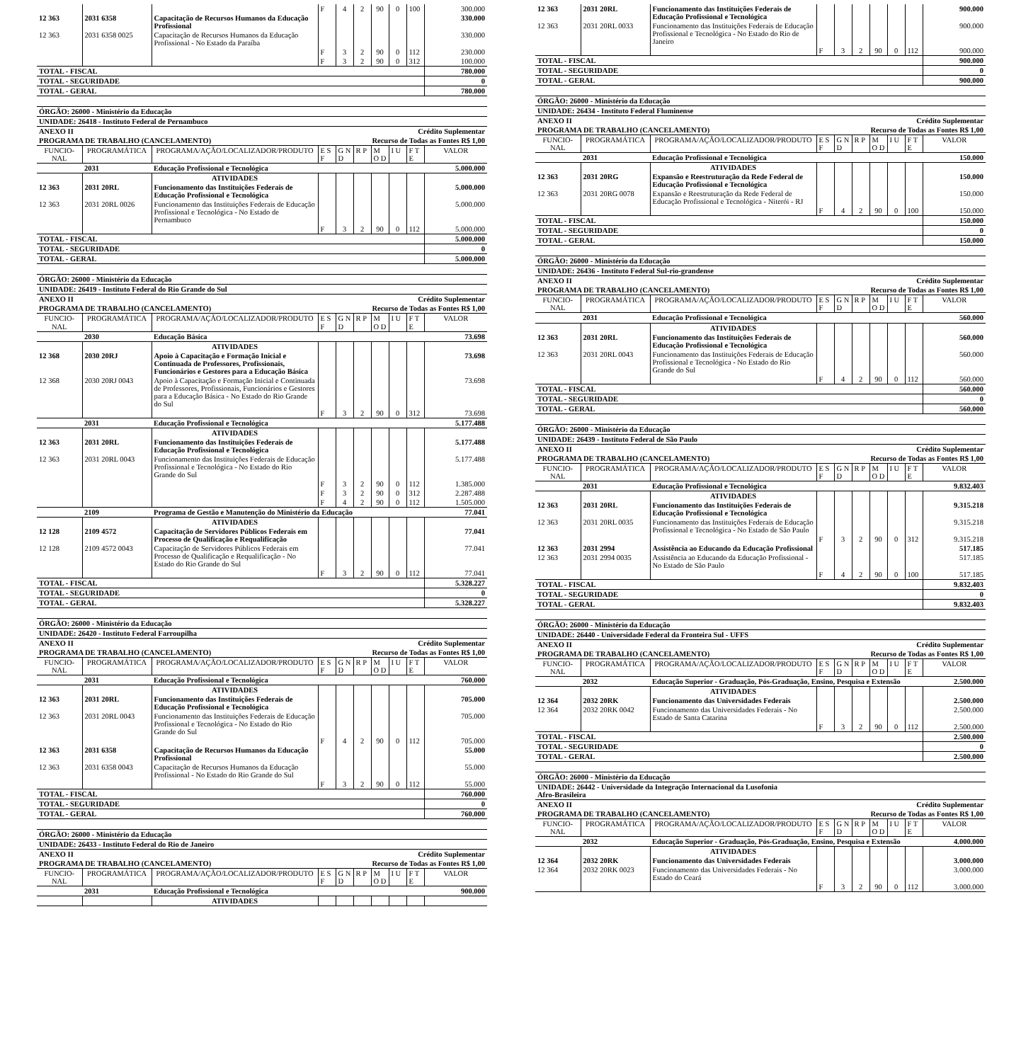| | | | F | 4 | 2 | 90 | 0 | 100 | 300.000 |
| 12 363 | 2031 6358 | Capacitação de Recursos Humanos da Educação Profissional | | | | | | | 330.000 |
| 12 363 | 2031 6358 0025 | Capacitação de Recursos Humanos da Educação Profissional - No Estado da Paraíba | | | | | | | 330.000 |
| | | | F | 3 | 2 | 90 | 0 | 112 | 230.000 |
| | | | F | 3 | 2 | 90 | 0 | 312 | 100.000 |
| TOTAL - FISCAL | | | | | | | | | 780.000 |
| TOTAL - SEGURIDADE | | | | | | | | | 0 |
| TOTAL - GERAL | | | | | | | | | 780.000 |
| ÓRGÃO: 26000 - Ministério da Educação | | | | | | | | | |
| UNIDADE: 26418 - Instituto Federal de Pernambuco | | | | | | | | | |
| ANEXO II | | | | | Crédito Suplementar | | | | |
| PROGRAMA DE TRABALHO (CANCELAMENTO) | | | | | Recurso de Todas as Fontes R$ 1,00 | | | | |
| FUNCIO-NAL | PROGRAMÁTICA | PROGRAMA/AÇÃO/LOCALIZADOR/PRODUTO | E S F | G N D | R P | M O D | I U | F T E | VALOR |
| | 2031 | Educação Profissional e Tecnológica | | | | | | | 5.000.000 |
| | | ATIVIDADES | | | | | | | |
| 12 363 | 2031 20RL | Funcionamento das Instituições Federais de Educação Profissional e Tecnológica | | | | | | | 5.000.000 |
| 12 363 | 2031 20RL 0026 | Funcionamento das Instituições Federais de Educação Profissional e Tecnológica - No Estado de Pernambuco | | | | | | | 5.000.000 |
| | | | F | 3 | 2 | 90 | 0 | 112 | 5.000.000 |
| TOTAL - FISCAL | | | | | | | | | 5.000.000 |
| TOTAL - SEGURIDADE | | | | | | | | | 0 |
| TOTAL - GERAL | | | | | | | | | 5.000.000 |
| ÓRGÃO: 26000 - Ministério da Educação | | | | | | | | | |
| UNIDADE: 26419 - Instituto Federal do Rio Grande do Sul | | | | | | | | | |
| ANEXO II | | | | | Crédito Suplementar | | | | |
| PROGRAMA DE TRABALHO (CANCELAMENTO) | | | | | Recurso de Todas as Fontes R$ 1,00 | | | | |
| FUNCIO-NAL | PROGRAMÁTICA | PROGRAMA/AÇÃO/LOCALIZADOR/PRODUTO | E S F | G N D | R P | M O D | I U | F T E | VALOR |
| | 2030 | Educação Básica | | | | | | | 73.698 |
| | | ATIVIDADES | | | | | | | |
| 12 368 | 2030 20RJ | Apoio à Capacitação e Formação Inicial e Continuada de Professores, Profissionais, Funcionários e Gestores para a Educação Básica | | | | | | | 73.698 |
| 12 368 | 2030 20RJ 0043 | Apoio à Capacitação e Formação Inicial e Continuada de Professores, Profissionais, Funcionários e Gestores para a Educação Básica - No Estado do Rio Grande do Sul | | | | | | | 73.698 |
| | | | F | 3 | 2 | 90 | 0 | 312 | 73.698 |
| | 2031 | Educação Profissional e Tecnológica | | | | | | | 5.177.488 |
| | | ATIVIDADES | | | | | | | |
| 12 363 | 2031 20RL | Funcionamento das Instituições Federais de Educação Profissional e Tecnológica | | | | | | | 5.177.488 |
| 12 363 | 2031 20RL 0043 | Funcionamento das Instituições Federais de Educação Profissional e Tecnológica - No Estado do Rio Grande do Sul | | | | | | | 5.177.488 |
| | | | F | 3 | 2 | 90 | 0 | 112 | 1.385.000 |
| | | | F | 3 | 2 | 90 | 0 | 312 | 2.287.488 |
| | | | F | 4 | 2 | 90 | 0 | 112 | 1.505.000 |
| | 2109 | Programa de Gestão e Manutenção do Ministério da Educação | | | | | | | 77.041 |
| | | ATIVIDADES | | | | | | | |
| 12 128 | 2109 4572 | Capacitação de Servidores Públicos Federais em Processo de Qualificação e Requalificação | | | | | | | 77.041 |
| 12 128 | 2109 4572 0043 | Capacitação de Servidores Públicos Federais em Processo de Qualificação e Requalificação - No Estado do Rio Grande do Sul | | | | | | | 77.041 |
| | | | F | 3 | 2 | 90 | 0 | 112 | 77.041 |
| TOTAL - FISCAL | | | | | | | | | 5.328.227 |
| TOTAL - SEGURIDADE | | | | | | | | | 0 |
| TOTAL - GERAL | | | | | | | | | 5.328.227 |
| ÓRGÃO: 26000 - Ministério da Educação | | | | | | | | | |
| UNIDADE: 26420 - Instituto Federal Farroupilha | | | | | | | | | |
| ANEXO II | | | | | Crédito Suplementar | | | | |
| PROGRAMA DE TRABALHO (CANCELAMENTO) | | | | | Recurso de Todas as Fontes R$ 1,00 | | | | |
| FUNCIO-NAL | PROGRAMÁTICA | PROGRAMA/AÇÃO/LOCALIZADOR/PRODUTO | E S F | G N D | R P | M O D | I U | F T E | VALOR |
| | 2031 | Educação Profissional e Tecnológica | | | | | | | 760.000 |
| | | ATIVIDADES | | | | | | | |
| 12 363 | 2031 20RL | Funcionamento das Instituições Federais de Educação Profissional e Tecnológica | | | | | | | 705.000 |
| 12 363 | 2031 20RL 0043 | Funcionamento das Instituições Federais de Educação Profissional e Tecnológica - No Estado do Rio Grande do Sul | | | | | | | 705.000 |
| | | | F | 4 | 2 | 90 | 0 | 112 | 705.000 |
| 12 363 | 2031 6358 | Capacitação de Recursos Humanos da Educação Profissional | | | | | | | 55.000 |
| 12 363 | 2031 6358 0043 | Capacitação de Recursos Humanos da Educação Profissional - No Estado do Rio Grande do Sul | | | | | | | 55.000 |
| | | | F | 3 | 2 | 90 | 0 | 112 | 55.000 |
| TOTAL - FISCAL | | | | | | | | | 760.000 |
| TOTAL - SEGURIDADE | | | | | | | | | 0 |
| TOTAL - GERAL | | | | | | | | | 760.000 |
| ÓRGÃO: 26000 - Ministério da Educação | | | | | | | | | |
| UNIDADE: 26433 - Instituto Federal do Rio de Janeiro | | | | | | | | | |
| ANEXO II | | | | | Crédito Suplementar | | | | |
| PROGRAMA DE TRABALHO (CANCELAMENTO) | | | | | Recurso de Todas as Fontes R$ 1,00 | | | | |
| FUNCIO-NAL | PROGRAMÁTICA | PROGRAMA/AÇÃO/LOCALIZADOR/PRODUTO | E S F | G N D | R P | M O D | I U | F T E | VALOR |
| | 2031 | Educação Profissional e Tecnológica | | | | | | | 900.000 |
| | | ATIVIDADES | | | | | | | |
| 12 363 | 2031 20RL | Funcionamento das Instituições Federais de Educação Profissional e Tecnológica | | | | | | | 900.000 |
| 12 363 | 2031 20RL 0033 | Funcionamento das Instituições Federais de Educação Profissional e Tecnológica - No Estado do Rio de Janeiro | | | | | | | 900.000 |
| | | | F | 3 | 2 | 90 | 0 | 112 | 900.000 |
| TOTAL - FISCAL | | | | | | | | | 900.000 |
| TOTAL - SEGURIDADE | | | | | | | | | 0 |
| TOTAL - GERAL | | | | | | | | | 900.000 |
| ÓRGÃO: 26000 - Ministério da Educação | | | | | | | | | |
| UNIDADE: 26434 - Instituto Federal Fluminense | | | | | | | | | |
| ANEXO II | | | | | Crédito Suplementar | | | | |
| PROGRAMA DE TRABALHO (CANCELAMENTO) | | | | | Recurso de Todas as Fontes R$ 1,00 | | | | |
| FUNCIO-NAL | PROGRAMÁTICA | PROGRAMA/AÇÃO/LOCALIZADOR/PRODUTO | E S F | G N D | R P | M O D | I U | F T E | VALOR |
| | 2031 | Educação Profissional e Tecnológica | | | | | | | 150.000 |
| | | ATIVIDADES | | | | | | | |
| 12 363 | 2031 20RG | Expansão e Reestruturação da Rede Federal de Educação Profissional e Tecnológica | | | | | | | 150.000 |
| 12 363 | 2031 20RG 0078 | Expansão e Reestruturação da Rede Federal de Educação Profissional e Tecnológica - Niterói - RJ | | | | | | | 150.000 |
| | | | F | 4 | 2 | 90 | 0 | 100 | 150.000 |
| TOTAL - FISCAL | | | | | | | | | 150.000 |
| TOTAL - SEGURIDADE | | | | | | | | | 0 |
| TOTAL - GERAL | | | | | | | | | 150.000 |
| ÓRGÃO: 26000 - Ministério da Educação | | | | | | | | | |
| UNIDADE: 26436 - Instituto Federal Sul-rio-grandense | | | | | | | | | |
| ANEXO II | | | | | Crédito Suplementar | | | | |
| PROGRAMA DE TRABALHO (CANCELAMENTO) | | | | | Recurso de Todas as Fontes R$ 1,00 | | | | |
| FUNCIO-NAL | PROGRAMÁTICA | PROGRAMA/AÇÃO/LOCALIZADOR/PRODUTO | E S F | G N D | R P | M O D | I U | F T E | VALOR |
| | 2031 | Educação Profissional e Tecnológica | | | | | | | 560.000 |
| | | ATIVIDADES | | | | | | | |
| 12 363 | 2031 20RL | Funcionamento das Instituições Federais de Educação Profissional e Tecnológica | | | | | | | 560.000 |
| 12 363 | 2031 20RL 0043 | Funcionamento das Instituições Federais de Educação Profissional e Tecnológica - No Estado do Rio Grande do Sul | | | | | | | 560.000 |
| | | | F | 4 | 2 | 90 | 0 | 112 | 560.000 |
| TOTAL - FISCAL | | | | | | | | | 560.000 |
| TOTAL - SEGURIDADE | | | | | | | | | 0 |
| TOTAL - GERAL | | | | | | | | | 560.000 |
| ÓRGÃO: 26000 - Ministério da Educação | | | | | | | | | |
| UNIDADE: 26439 - Instituto Federal de São Paulo | | | | | | | | | |
| ANEXO II | | | | | Crédito Suplementar | | | | |
| PROGRAMA DE TRABALHO (CANCELAMENTO) | | | | | Recurso de Todas as Fontes R$ 1,00 | | | | |
| FUNCIO-NAL | PROGRAMÁTICA | PROGRAMA/AÇÃO/LOCALIZADOR/PRODUTO | E S F | G N D | R P | M O D | I U | F T E | VALOR |
| | 2031 | Educação Profissional e Tecnológica | | | | | | | 9.832.403 |
| | | ATIVIDADES | | | | | | | |
| 12 363 | 2031 20RL | Funcionamento das Instituições Federais de Educação Profissional e Tecnológica | | | | | | | 9.315.218 |
| 12 363 | 2031 20RL 0035 | Funcionamento das Instituições Federais de Educação Profissional e Tecnológica - No Estado de São Paulo | | | | | | | 9.315.218 |
| | | | F | 3 | 2 | 90 | 0 | 312 | 9.315.218 |
| 12 363 | 2031 2994 | Assistência ao Educando da Educação Profissional | | | | | | | 517.185 |
| 12 363 | 2031 2994 0035 | Assistência ao Educando da Educação Profissional - No Estado de São Paulo | | | | | | | 517.185 |
| | | | F | 4 | 2 | 90 | 0 | 100 | 517.185 |
| TOTAL - FISCAL | | | | | | | | | 9.832.403 |
| TOTAL - SEGURIDADE | | | | | | | | | 0 |
| TOTAL - GERAL | | | | | | | | | 9.832.403 |
| ÓRGÃO: 26000 - Ministério da Educação | | | | | | | | | |
| UNIDADE: 26440 - Universidade Federal da Fronteira Sul - UFFS | | | | | | | | | |
| ANEXO II | | | | | Crédito Suplementar | | | | |
| PROGRAMA DE TRABALHO (CANCELAMENTO) | | | | | Recurso de Todas as Fontes R$ 1,00 | | | | |
| FUNCIO-NAL | PROGRAMÁTICA | PROGRAMA/AÇÃO/LOCALIZADOR/PRODUTO | E S F | G N D | R P | M O D | I U | F T E | VALOR |
| | 2032 | Educação Superior - Graduação, Pós-Graduação, Ensino, Pesquisa e Extensão | | | | | | | 2.500.000 |
| | | ATIVIDADES | | | | | | | |
| 12 364 | 2032 20RK | Funcionamento das Universidades Federais | | | | | | | 2.500.000 |
| 12 364 | 2032 20RK 0042 | Funcionamento das Universidades Federais - No Estado de Santa Catarina | | | | | | | 2.500.000 |
| | | | F | 3 | 2 | 90 | 0 | 112 | 2.500.000 |
| TOTAL - FISCAL | | | | | | | | | 2.500.000 |
| TOTAL - SEGURIDADE | | | | | | | | | 0 |
| TOTAL - GERAL | | | | | | | | | 2.500.000 |
| ÓRGÃO: 26000 - Ministério da Educação | | | | | | | | | |
| UNIDADE: 26442 - Universidade da Integração Internacional da Lusofonia Afro-Brasileira | | | | | | | | | |
| ANEXO II | | | | | Crédito Suplementar | | | | |
| PROGRAMA DE TRABALHO (CANCELAMENTO) | | | | | Recurso de Todas as Fontes R$ 1,00 | | | | |
| FUNCIO-NAL | PROGRAMÁTICA | PROGRAMA/AÇÃO/LOCALIZADOR/PRODUTO | E S F | G N D | R P | M O D | I U | F T E | VALOR |
| | 2032 | Educação Superior - Graduação, Pós-Graduação, Ensino, Pesquisa e Extensão | | | | | | | 4.000.000 |
| | | ATIVIDADES | | | | | | | |
| 12 364 | 2032 20RK | Funcionamento das Universidades Federais | | | | | | | 3.000.000 |
| 12 364 | 2032 20RK 0023 | Funcionamento das Universidades Federais - No Estado do Ceará | | | | | | | 3.000.000 |
| | | | F | 3 | 2 | 90 | 0 | 112 | 3.000.000 |